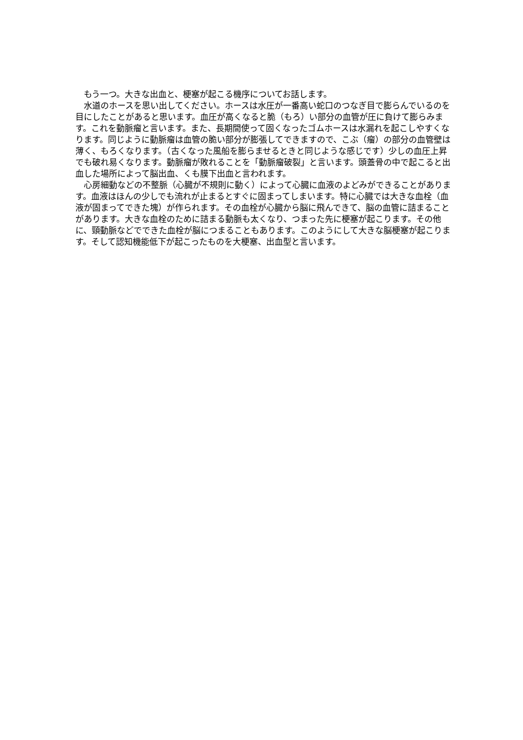もう一つ。大きな出血と、梗塞が起こる機序についてお話します。
　水道のホースを思い出してください。ホースは水圧が一番高い蛇口のつなぎ目で膨らんでいるのを目にしたことがあると思います。血圧が高くなると脆（もろ）い部分の血管が圧に負けて膨らみます。これを動脈瘤と言います。また、長期間使って固くなったゴムホースは水漏れを起こしやすくなります。同じように動脈瘤は血管の脆い部分が膨張してできますので、こぶ（瘤）の部分の血管壁は薄く、もろくなります。（古くなった風船を膨らませるときと同じような感じです）少しの血圧上昇でも破れ易くなります。動脈瘤が敗れることを「動脈瘤破裂」と言います。頭蓋骨の中で起こると出血した場所によって脳出血、くも膜下出血と言われます。
　心房細動などの不整脈（心臓が不規則に動く）によって心臓に血液のよどみができることがあります。血液はほんの少しでも流れが止まるとすぐに固まってしまいます。特に心臓では大きな血栓（血液が固まってできた塊）が作られます。その血栓が心臓から脳に飛んできて、脳の血管に詰まることがあります。大きな血栓のために詰まる動脈も太くなり、つまった先に梗塞が起こります。その他に、頸動脈などでできた血栓が脳につまることもあります。このようにして大きな脳梗塞が起こります。そして認知機能低下が起こったものを大梗塞、出血型と言います。